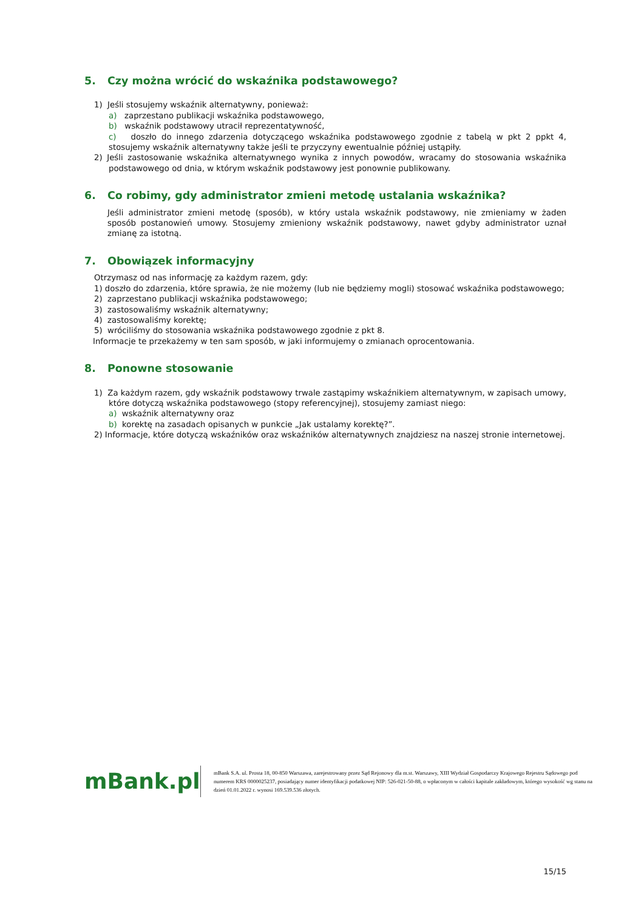5. Czy można wrócić do wskaźnika podstawowego?
1) Jeśli stosujemy wskaźnik alternatywny, ponieważ:
a) zaprzestano publikacji wskaźnika podstawowego,
b) wskaźnik podstawowy utracił reprezentatywność,
c) doszło do innego zdarzenia dotyczącego wskaźnika podstawowego zgodnie z tabelą w pkt 2 ppkt 4, stosujemy wskaźnik alternatywny także jeśli te przyczyny ewentualnie później ustąpiły.
2) Jeśli zastosowanie wskaźnika alternatywnego wynika z innych powodów, wracamy do stosowania wskaźnika podstawowego od dnia, w którym wskaźnik podstawowy jest ponownie publikowany.
6. Co robimy, gdy administrator zmieni metodę ustalania wskaźnika?
Jeśli administrator zmieni metodę (sposób), w który ustala wskaźnik podstawowy, nie zmieniamy w żaden sposób postanowień umowy. Stosujemy zmieniony wskaźnik podstawowy, nawet gdyby administrator uznał zmianę za istotną.
7. Obowiązek informacyjny
Otrzymasz od nas informację za każdym razem, gdy:
1) doszło do zdarzenia, które sprawia, że nie możemy (lub nie będziemy mogli) stosować wskaźnika podstawowego;
2) zaprzestano publikacji wskaźnika podstawowego;
3) zastosowaliśmy wskaźnik alternatywny;
4) zastosowaliśmy korektę;
5) wróciliśmy do stosowania wskaźnika podstawowego zgodnie z pkt 8.
Informacje te przekażemy w ten sam sposób, w jaki informujemy o zmianach oprocentowania.
8. Ponowne stosowanie
1) Za każdym razem, gdy wskaźnik podstawowy trwale zastąpimy wskaźnikiem alternatywnym, w zapisach umowy, które dotyczą wskaźnika podstawowego (stopy referencyjnej), stosujemy zamiast niego:
a) wskaźnik alternatywny oraz
b) korektę na zasadach opisanych w punkcie „Jak ustalamy korektę?”.
2) Informacje, które dotyczą wskaźników oraz wskaźników alternatywnych znajdziesz na naszej stronie internetowej.
mBank.pl
mBank S.A. ul. Prosta 18, 00-850 Warszawa, zarejestrowany przez Sąd Rejonowy dla m.st. Warszawy, XIII Wydział Gospodarczy Krajowego Rejestru Sądowego pod numerem KRS 0000025237, posiadający numer identyfikacji podatkowej NIP: 526-021-50-88, o wpłaconym w całości kapitale zakładowym, którego wysokość wg stanu na dzień 01.01.2022 r. wynosi 169.539.536 złotych.
15/15